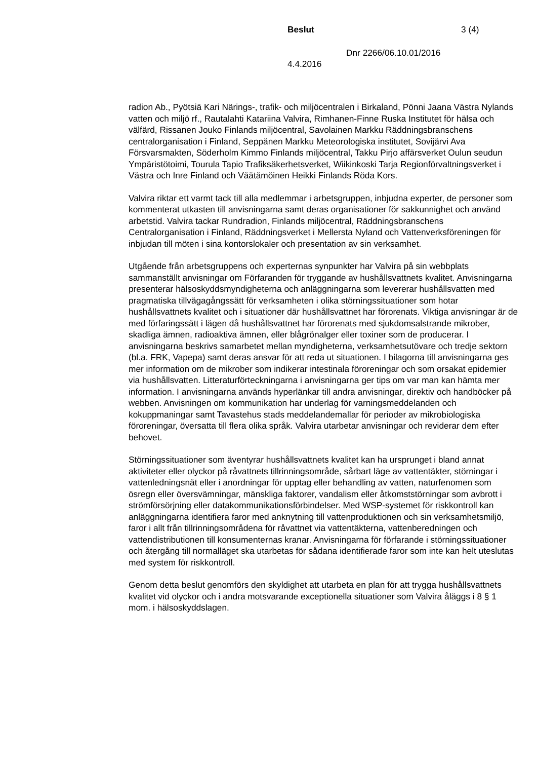Beslut 3 (4)
Dnr 2266/06.10.01/2016
4.4.2016
radion Ab., Pyötsiä Kari Närings-, trafik- och miljöcentralen i Birkaland, Pönni Jaana Västra Nylands vatten och miljö rf., Rautalahti Katariina Valvira, Rimhanen-Finne Ruska Institutet för hälsa och välfärd, Rissanen Jouko Finlands miljöcentral, Savolainen Markku Räddningsbranschens centralorganisation i Finland, Seppänen Markku Meteorologiska institutet, Sovijärvi Ava Försvarsmakten, Söderholm Kimmo Finlands miljöcentral, Takku Pirjo affärsverket Oulun seudun Ympäristötoimi, Tourula Tapio Trafiksäkerhetsverket, Wiikinkoski Tarja Regionförvaltningsverket i Västra och Inre Finland och Väätämöinen Heikki Finlands Röda Kors.
Valvira riktar ett varmt tack till alla medlemmar i arbetsgruppen, inbjudna experter, de personer som kommenterat utkasten till anvisningarna samt deras organisationer för sakkunnighet och använd arbetstid. Valvira tackar Rundradion, Finlands miljöcentral, Räddningsbranschens Centralorganisation i Finland, Räddningsverket i Mellersta Nyland och Vattenverksföreningen för inbjudan till möten i sina kontorslokaler och presentation av sin verksamhet.
Utgående från arbetsgruppens och experternas synpunkter har Valvira på sin webbplats sammanställt anvisningar om Förfaranden för tryggande av hushållsvattnets kvalitet. Anvisningarna presenterar hälsoskyddsmyndigheterna och anläggningarna som levererar hushållsvatten med pragmatiska tillvägagångssätt för verksamheten i olika störningssituationer som hotar hushållsvattnets kvalitet och i situationer där hushållsvattnet har förorenats. Viktiga anvisningar är de med förfaringssätt i lägen då hushållsvattnet har förorenats med sjukdomsalstrande mikrober, skadliga ämnen, radioaktiva ämnen, eller blågrönalger eller toxiner som de producerar. I anvisningarna beskrivs samarbetet mellan myndigheterna, verksamhetsutövare och tredje sektorn (bl.a. FRK, Vapepa) samt deras ansvar för att reda ut situationen. I bilagorna till anvisningarna ges mer information om de mikrober som indikerar intestinala föroreningar och som orsakat epidemier via hushållsvatten. Litteraturförteckningarna i anvisningarna ger tips om var man kan hämta mer information. I anvisningarna används hyperlänkar till andra anvisningar, direktiv och handböcker på webben. Anvisningen om kommunikation har underlag för varningsmeddelanden och kokuppmaningar samt Tavastehus stads meddelandemallar för perioder av mikrobiologiska föroreningar, översatta till flera olika språk. Valvira utarbetar anvisningar och reviderar dem efter behovet.
Störningssituationer som äventyrar hushållsvattnets kvalitet kan ha ursprunget i bland annat aktiviteter eller olyckor på råvattnets tillrinningsområde, sårbart läge av vattentäkter, störningar i vattenledningsnät eller i anordningar för upptag eller behandling av vatten, naturfenomen som ösregn eller översvämningar, mänskliga faktorer, vandalism eller åtkomststörningar som avbrott i strömförsörjning eller datakommunikationsförbindelser. Med WSP-systemet för riskkontroll kan anläggningarna identifiera faror med anknytning till vattenproduktionen och sin verksamhetsmiljö, faror i allt från tillrinningsområdena för råvattnet via vattentäkterna, vattenberedningen och vattendistributionen till konsumenternas kranar. Anvisningarna för förfarande i störningssituationer och återgång till normalläget ska utarbetas för sådana identifierade faror som inte kan helt uteslutas med system för riskkontroll.
Genom detta beslut genomförs den skyldighet att utarbeta en plan för att trygga hushållsvattnets kvalitet vid olyckor och i andra motsvarande exceptionella situationer som Valvira åläggs i 8 § 1 mom. i hälsoskyddslagen.